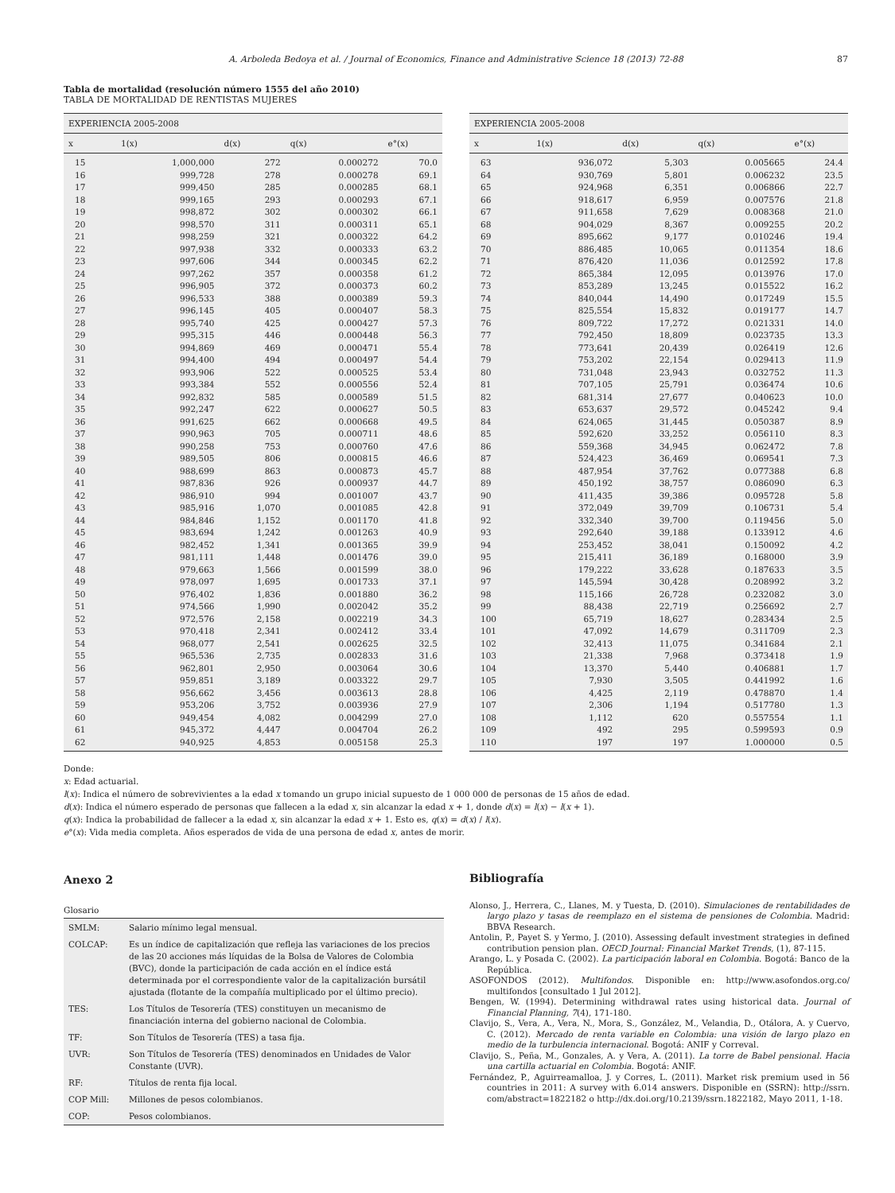A. Arboleda Bedoya et al. / Journal of Economics, Finance and Administrative Science 18 (2013) 72-88 87
Tabla de mortalidad (resolución número 1555 del año 2010)
TABLA DE MORTALIDAD DE RENTISTAS MUJERES
| EXPERIENCIA 2005-2008 | | | | |
| --- | --- | --- | --- | --- |
| x | 1(x) | d(x) | q(x) | e°(x) |
| 15 | 1,000,000 | 272 | 0.000272 | 70.0 |
| 16 | 999,728 | 278 | 0.000278 | 69.1 |
| 17 | 999,450 | 285 | 0.000285 | 68.1 |
| 18 | 999,165 | 293 | 0.000293 | 67.1 |
| 19 | 998,872 | 302 | 0.000302 | 66.1 |
| 20 | 998,570 | 311 | 0.000311 | 65.1 |
| 21 | 998,259 | 321 | 0.000322 | 64.2 |
| 22 | 997,938 | 332 | 0.000333 | 63.2 |
| 23 | 997,606 | 344 | 0.000345 | 62.2 |
| 24 | 997,262 | 357 | 0.000358 | 61.2 |
| 25 | 996,905 | 372 | 0.000373 | 60.2 |
| 26 | 996,533 | 388 | 0.000389 | 59.3 |
| 27 | 996,145 | 405 | 0.000407 | 58.3 |
| 28 | 995,740 | 425 | 0.000427 | 57.3 |
| 29 | 995,315 | 446 | 0.000448 | 56.3 |
| 30 | 994,869 | 469 | 0.000471 | 55.4 |
| 31 | 994,400 | 494 | 0.000497 | 54.4 |
| 32 | 993,906 | 522 | 0.000525 | 53.4 |
| 33 | 993,384 | 552 | 0.000556 | 52.4 |
| 34 | 992,832 | 585 | 0.000589 | 51.5 |
| 35 | 992,247 | 622 | 0.000627 | 50.5 |
| 36 | 991,625 | 662 | 0.000668 | 49.5 |
| 37 | 990,963 | 705 | 0.000711 | 48.6 |
| 38 | 990,258 | 753 | 0.000760 | 47.6 |
| 39 | 989,505 | 806 | 0.000815 | 46.6 |
| 40 | 988,699 | 863 | 0.000873 | 45.7 |
| 41 | 987,836 | 926 | 0.000937 | 44.7 |
| 42 | 986,910 | 994 | 0.001007 | 43.7 |
| 43 | 985,916 | 1,070 | 0.001085 | 42.8 |
| 44 | 984,846 | 1,152 | 0.001170 | 41.8 |
| 45 | 983,694 | 1,242 | 0.001263 | 40.9 |
| 46 | 982,452 | 1,341 | 0.001365 | 39.9 |
| 47 | 981,111 | 1,448 | 0.001476 | 39.0 |
| 48 | 979,663 | 1,566 | 0.001599 | 38.0 |
| 49 | 978,097 | 1,695 | 0.001733 | 37.1 |
| 50 | 976,402 | 1,836 | 0.001880 | 36.2 |
| 51 | 974,566 | 1,990 | 0.002042 | 35.2 |
| 52 | 972,576 | 2,158 | 0.002219 | 34.3 |
| 53 | 970,418 | 2,341 | 0.002412 | 33.4 |
| 54 | 968,077 | 2,541 | 0.002625 | 32.5 |
| 55 | 965,536 | 2,735 | 0.002833 | 31.6 |
| 56 | 962,801 | 2,950 | 0.003064 | 30.6 |
| 57 | 959,851 | 3,189 | 0.003322 | 29.7 |
| 58 | 956,662 | 3,456 | 0.003613 | 28.8 |
| 59 | 953,206 | 3,752 | 0.003936 | 27.9 |
| 60 | 949,454 | 4,082 | 0.004299 | 27.0 |
| 61 | 945,372 | 4,447 | 0.004704 | 26.2 |
| 62 | 940,925 | 4,853 | 0.005158 | 25.3 |
| EXPERIENCIA 2005-2008 | | | | |
| --- | --- | --- | --- | --- |
| x | 1(x) | d(x) | q(x) | e°(x) |
| 63 | 936,072 | 5,303 | 0.005665 | 24.4 |
| 64 | 930,769 | 5,801 | 0.006232 | 23.5 |
| 65 | 924,968 | 6,351 | 0.006866 | 22.7 |
| 66 | 918,617 | 6,959 | 0.007576 | 21.8 |
| 67 | 911,658 | 7,629 | 0.008368 | 21.0 |
| 68 | 904,029 | 8,367 | 0.009255 | 20.2 |
| 69 | 895,662 | 9,177 | 0.010246 | 19.4 |
| 70 | 886,485 | 10,065 | 0.011354 | 18.6 |
| 71 | 876,420 | 11,036 | 0.012592 | 17.8 |
| 72 | 865,384 | 12,095 | 0.013976 | 17.0 |
| 73 | 853,289 | 13,245 | 0.015522 | 16.2 |
| 74 | 840,044 | 14,490 | 0.017249 | 15.5 |
| 75 | 825,554 | 15,832 | 0.019177 | 14.7 |
| 76 | 809,722 | 17,272 | 0.021331 | 14.0 |
| 77 | 792,450 | 18,809 | 0.023735 | 13.3 |
| 78 | 773,641 | 20,439 | 0.026419 | 12.6 |
| 79 | 753,202 | 22,154 | 0.029413 | 11.9 |
| 80 | 731,048 | 23,943 | 0.032752 | 11.3 |
| 81 | 707,105 | 25,791 | 0.036474 | 10.6 |
| 82 | 681,314 | 27,677 | 0.040623 | 10.0 |
| 83 | 653,637 | 29,572 | 0.045242 | 9.4 |
| 84 | 624,065 | 31,445 | 0.050387 | 8.9 |
| 85 | 592,620 | 33,252 | 0.056110 | 8.3 |
| 86 | 559,368 | 34,945 | 0.062472 | 7.8 |
| 87 | 524,423 | 36,469 | 0.069541 | 7.3 |
| 88 | 487,954 | 37,762 | 0.077388 | 6.8 |
| 89 | 450,192 | 38,757 | 0.086090 | 6.3 |
| 90 | 411,435 | 39,386 | 0.095728 | 5.8 |
| 91 | 372,049 | 39,709 | 0.106731 | 5.4 |
| 92 | 332,340 | 39,700 | 0.119456 | 5.0 |
| 93 | 292,640 | 39,188 | 0.133912 | 4.6 |
| 94 | 253,452 | 38,041 | 0.150092 | 4.2 |
| 95 | 215,411 | 36,189 | 0.168000 | 3.9 |
| 96 | 179,222 | 33,628 | 0.187633 | 3.5 |
| 97 | 145,594 | 30,428 | 0.208992 | 3.2 |
| 98 | 115,166 | 26,728 | 0.232082 | 3.0 |
| 99 | 88,438 | 22,719 | 0.256692 | 2.7 |
| 100 | 65,719 | 18,627 | 0.283434 | 2.5 |
| 101 | 47,092 | 14,679 | 0.311709 | 2.3 |
| 102 | 32,413 | 11,075 | 0.341684 | 2.1 |
| 103 | 21,338 | 7,968 | 0.373418 | 1.9 |
| 104 | 13,370 | 5,440 | 0.406881 | 1.7 |
| 105 | 7,930 | 3,505 | 0.441992 | 1.6 |
| 106 | 4,425 | 2,119 | 0.478870 | 1.4 |
| 107 | 2,306 | 1,194 | 0.517780 | 1.3 |
| 108 | 1,112 | 620 | 0.557554 | 1.1 |
| 109 | 492 | 295 | 0.599593 | 0.9 |
| 110 | 197 | 197 | 1.000000 | 0.5 |
Donde:
x: Edad actuarial.
l(x): Indica el número de sobrevivientes a la edad x tomando un grupo inicial supuesto de 1 000 000 de personas de 15 años de edad.
d(x): Indica el número esperado de personas que fallecen a la edad x, sin alcanzar la edad x + 1, donde d(x) = l(x) − l(x + 1).
q(x): Indica la probabilidad de fallecer a la edad x, sin alcanzar la edad x + 1. Esto es, q(x) = d(x) / l(x).
e°(x): Vida media completa. Años esperados de vida de una persona de edad x, antes de morir.
Anexo 2
Glosario
| SMLM: | Salario mínimo legal mensual. |
| COLCAP: | Es un índice de capitalización que refleja las variaciones de los precios de las 20 acciones más líquidas de la Bolsa de Valores de Colombia (BVC), donde la participación de cada acción en el índice está determinada por el correspondiente valor de la capitalización bursátil ajustada (flotante de la compañía multiplicado por el último precio). |
| TES: | Los Títulos de Tesorería (TES) constituyen un mecanismo de financiación interna del gobierno nacional de Colombia. |
| TF: | Son Títulos de Tesorería (TES) a tasa fija. |
| UVR: | Son Títulos de Tesorería (TES) denominados en Unidades de Valor Constante (UVR). |
| RF: | Títulos de renta fija local. |
| COP Mill: | Millones de pesos colombianos. |
| COP: | Pesos colombianos. |
Bibliografía
Alonso, J., Herrera, C., Llanes, M. y Tuesta, D. (2010). Simulaciones de rentabilidades de largo plazo y tasas de reemplazo en el sistema de pensiones de Colombia. Madrid: BBVA Research.
Antolin, P., Payet S. y Yermo, J. (2010). Assessing default investment strategies in defined contribution pension plan. OECD Journal: Financial Market Trends, (1), 87-115.
Arango, L. y Posada C. (2002). La participación laboral en Colombia. Bogotá: Banco de la República.
ASOFONDOS (2012). Multifondos. Disponible en: http://www.asofondos.org.co/ multifondos [consultado 1 Jul 2012].
Bengen, W. (1994). Determining withdrawal rates using historical data. Journal of Financial Planning, 7(4), 171-180.
Clavijo, S., Vera, A., Vera, N., Mora, S., González, M., Velandia, D., Otálora, A. y Cuervo, C. (2012). Mercado de renta variable en Colombia: una visión de largo plazo en medio de la turbulencia internacional. Bogotá: ANIF y Correval.
Clavijo, S., Peña, M., Gonzales, A. y Vera, A. (2011). La torre de Babel pensional. Hacia una cartilla actuarial en Colombia. Bogotá: ANIF.
Fernández, P., Aguirreamalloa, J. y Corres, L. (2011). Market risk premium used in 56 countries in 2011: A survey with 6.014 answers. Disponible en (SSRN): http://ssrn. com/abstract=1822182 o http://dx.doi.org/10.2139/ssrn.1822182, Mayo 2011, 1-18.